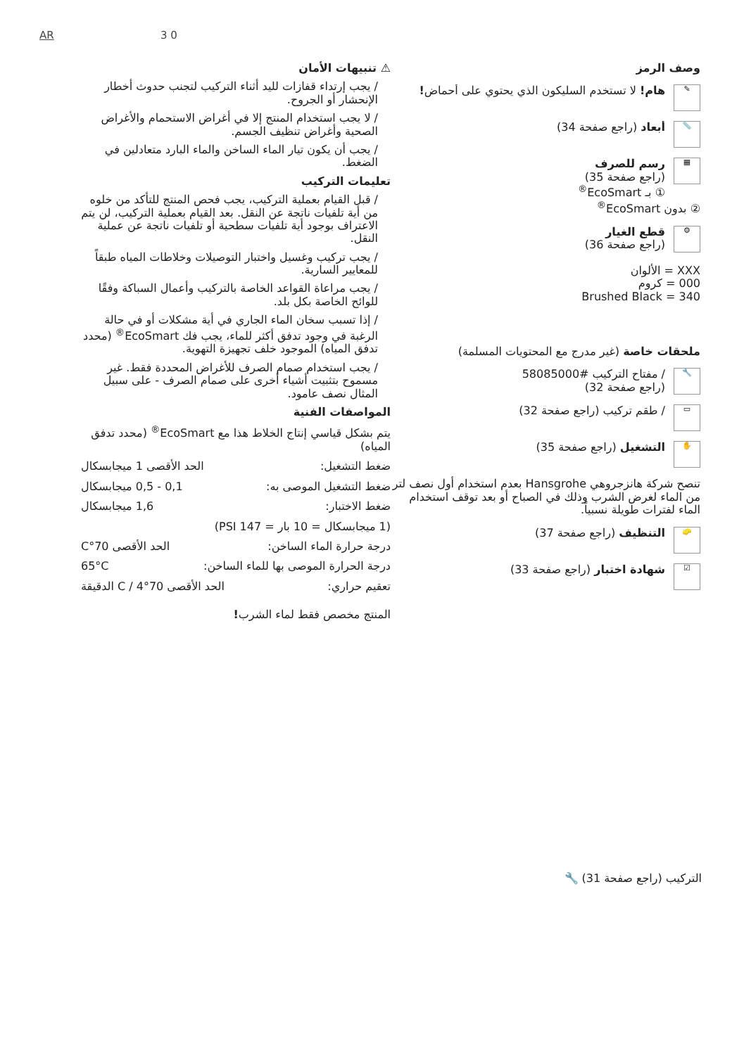AR 3 0
⚠ تنبيهات الأمان
/ يجب إرتداء قفازات لليد أثناء التركيب لتجنب حدوث أخطار الإنحشار أو الجروح.
/ لا يجب استخدام المنتج إلا في أغراض الاستحمام والأغراض الصحية وأغراض تنظيف الجسم.
/ يجب أن يكون تيار الماء الساخن والماء البارد متعادلين في الضغط.
تعليمات التركيب
/ قبل القيام بعملية التركيب، يجب فحص المنتج للتأكد من خلوه من أية تلفيات ناتجة عن النقل. بعد القيام بعملية التركيب، لن يتم الاعتراف بوجود أية تلفيات سطحية أو تلفيات ناتجة عن عملية النقل.
/ يجب تركيب وغسيل واختبار التوصيلات وخلاطات المياه طبقاً للمعايير السارية.
/ يجب مراعاة القواعد الخاصة بالتركيب وأعمال السباكة وفقًا للوائح الخاصة بكل بلد.
/ إذا تسبب سخان الماء الجاري في أية مشكلات أو في حالة الرغبة في وجود تدفق أكثر للماء، يجب فك EcoSmart<sup>®</sup> (محدد تدفق المياه) الموجود خلف تجهيزة التهوية.
/ يجب استخدام صمام الصرف للأغراض المحددة فقط. غير مسموح بتثبيت أشياء أخرى على صمام الصرف - على سبيل المثال نصف عامود.
المواصفات الفنية
يتم بشكل قياسي إنتاج الخلاط هذا مع EcoSmart<sup>®</sup> (محدد تدفق المياه)
ضغط التشغيل: الحد الأقصى 1 ميجابسكال
ضغط التشغيل الموصى به: 0,1 - 0,5 ميجابسكال
ضغط الاختبار: 1,6 ميجابسكال
(1 ميجابسكال = 10 بار = 147 PSI)
درجة حرارة الماء الساخن: الحد الأقصى 70°C
درجة الحرارة الموصى بها للماء الساخن: 65°C
تعقيم حراري: الحد الأقصى 70°C / 4 الدقيقة
المنتج مخصص فقط لماء الشرب!
وصف الرمز
✎
هام! لا تستخدم السليكون الذي يحتوي على أحماض!
📏
أبعاد (راجع صفحة 34)
▦
رسم للصرف
(راجع صفحة 35)
① بـ EcoSmart<sup>®</sup>
② بدون EcoSmart<sup>®</sup>
⚙
قطع الغيار
(راجع صفحة 36)
XXX = الألوان
000 = كروم
Brushed Black = 340
ملحقات خاصة (غير مدرج مع المحتويات المسلمة)
🔧
/ مفتاح التركيب #58085000
(راجع صفحة 32)
▭
/ طقم تركيب (راجع صفحة 32)
✋
التشغيل (راجع صفحة 35)
تنصح شركة هانزجروهي Hansgrohe بعدم استخدام أول نصف لتر من الماء لغرض الشرب وذلك في الصباح أو بعد توقف استخدام الماء لفترات طويلة نسبياً.
🧽
التنظيف (راجع صفحة 37)
☑
شهادة اختبار (راجع صفحة 33)
التركيب (راجع صفحة 31) 🔧